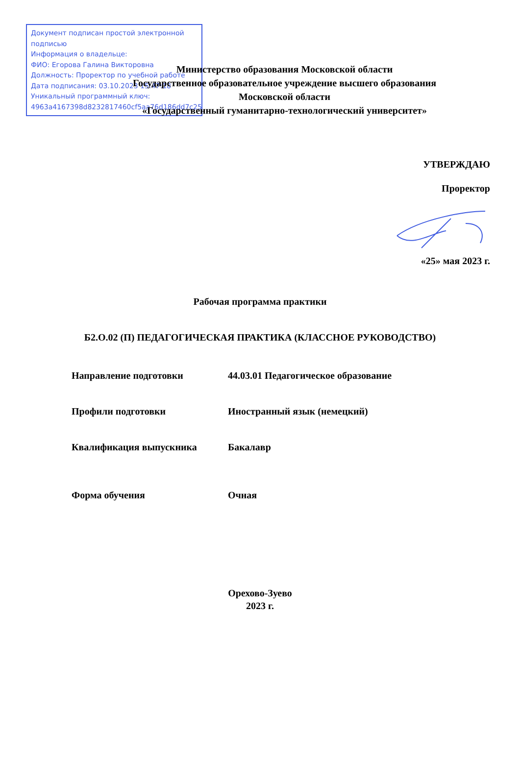Документ подписан простой электронной подписью
Информация о владельце:
ФИО: Егорова Галина Викторовна
Должность: Проректор по учебной работе
Дата подписания: 03.10.2023 15:47:18
Уникальный программный ключ:
4963a4167398d8232817460cf5aa76d186dd7c25
Министерство образования Московской области
Государственное образовательное учреждение высшего образования
Московской области
«Государственный гуманитарно-технологический университет»
УТВЕРЖДАЮ
Проректор
«25» мая 2023 г.
Рабочая программа практики
Б2.О.02 (П) ПЕДАГОГИЧЕСКАЯ ПРАКТИКА (КЛАССНОЕ РУКОВОДСТВО)
Направление подготовки 44.03.01 Педагогическое образование
Профили подготовки Иностранный язык (немецкий)
Квалификация выпускника Бакалавр
Форма обучения Очная
Орехово-Зуево
2023 г.